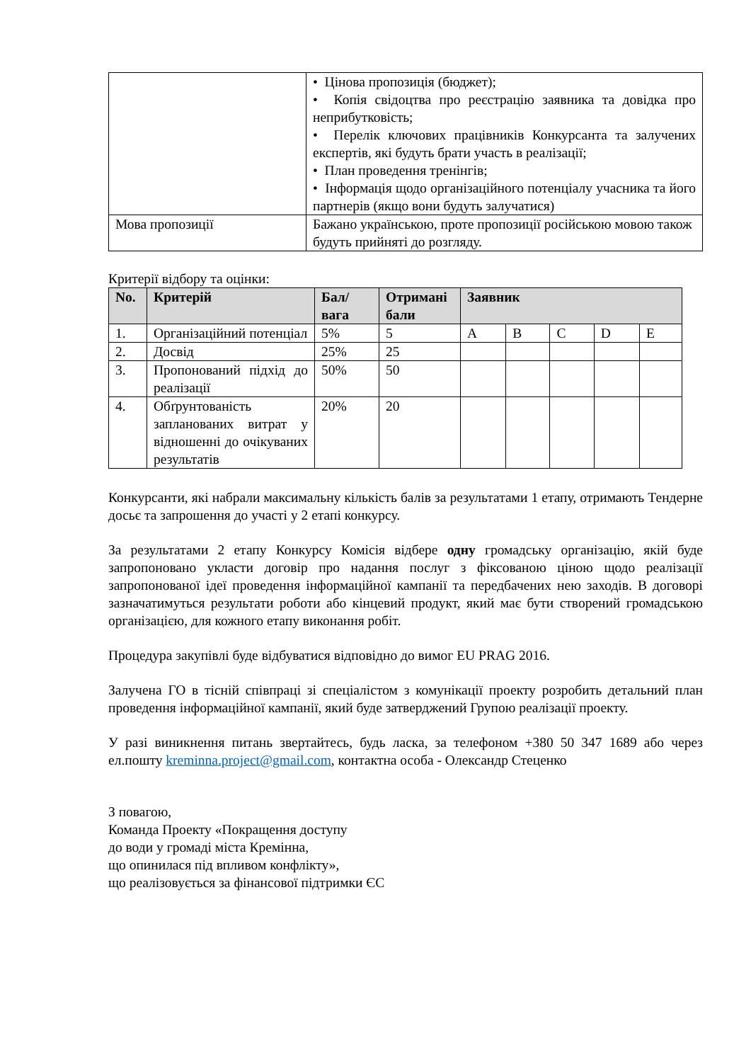| | • Цінова пропозиція (бюджет); • Копія свідоцтва про реєстрацію заявника та довідка про неприбутковість; • Перелік ключових працівників Конкурсанта та залучених експертів, які будуть брати участь в реалізації; • План проведення тренінгів; • Інформація щодо організаційного потенціалу учасника та його партнерів (якщо вони будуть залучатися) |
| Мова пропозиції | Бажано українською, проте пропозиції російською мовою також будуть прийняті до розгляду. |
Критерії відбору та оцінки:
| No. | Критерій | Бал/ вага | Отримані бали | Заявник | | | | |
| --- | --- | --- | --- | --- | --- | --- | --- | --- |
| 1. | Організаційний потенціал | 5% | 5 | A | B | C | D | E |
| 2. | Досвід | 25% | 25 | | | | | |
| 3. | Пропонований підхід до реалізації | 50% | 50 | | | | | |
| 4. | Обґрунтованість запланованих витрат у відношенні до очікуваних результатів | 20% | 20 | | | | | |
Конкурсанти, які набрали максимальну кількість балів за результатами 1 етапу, отримають Тендерне досьє та запрошення до участі у 2 етапі конкурсу.
За результатами 2 етапу Конкурсу Комісія відбере одну громадську організацію, якій буде запропоновано укласти договір про надання послуг з фіксованою ціною щодо реалізації запропонованої ідеї проведення інформаційної кампанії та передбачених нею заходів. В договорі зазначатимуться результати роботи або кінцевий продукт, який має бути створений громадською організацією, для кожного етапу виконання робіт.
Процедура закупівлі буде відбуватися відповідно до вимог EU PRAG 2016.
Залучена ГО в тісній співпраці зі спеціалістом з комунікації проекту розробить детальний план проведення інформаційної кампанії, який буде затверджений Групою реалізації проекту.
У разі виникнення питань звертайтесь, будь ласка, за телефоном +380 50 347 1689 або через ел.пошту kreminna.project@gmail.com, контактна особа - Олександр Стеценко
З повагою,
Команда Проекту «Покращення доступу
до води у громаді міста Кремінна,
що опинилася під впливом конфлікту»,
що реалізовується за фінансової підтримки ЄС